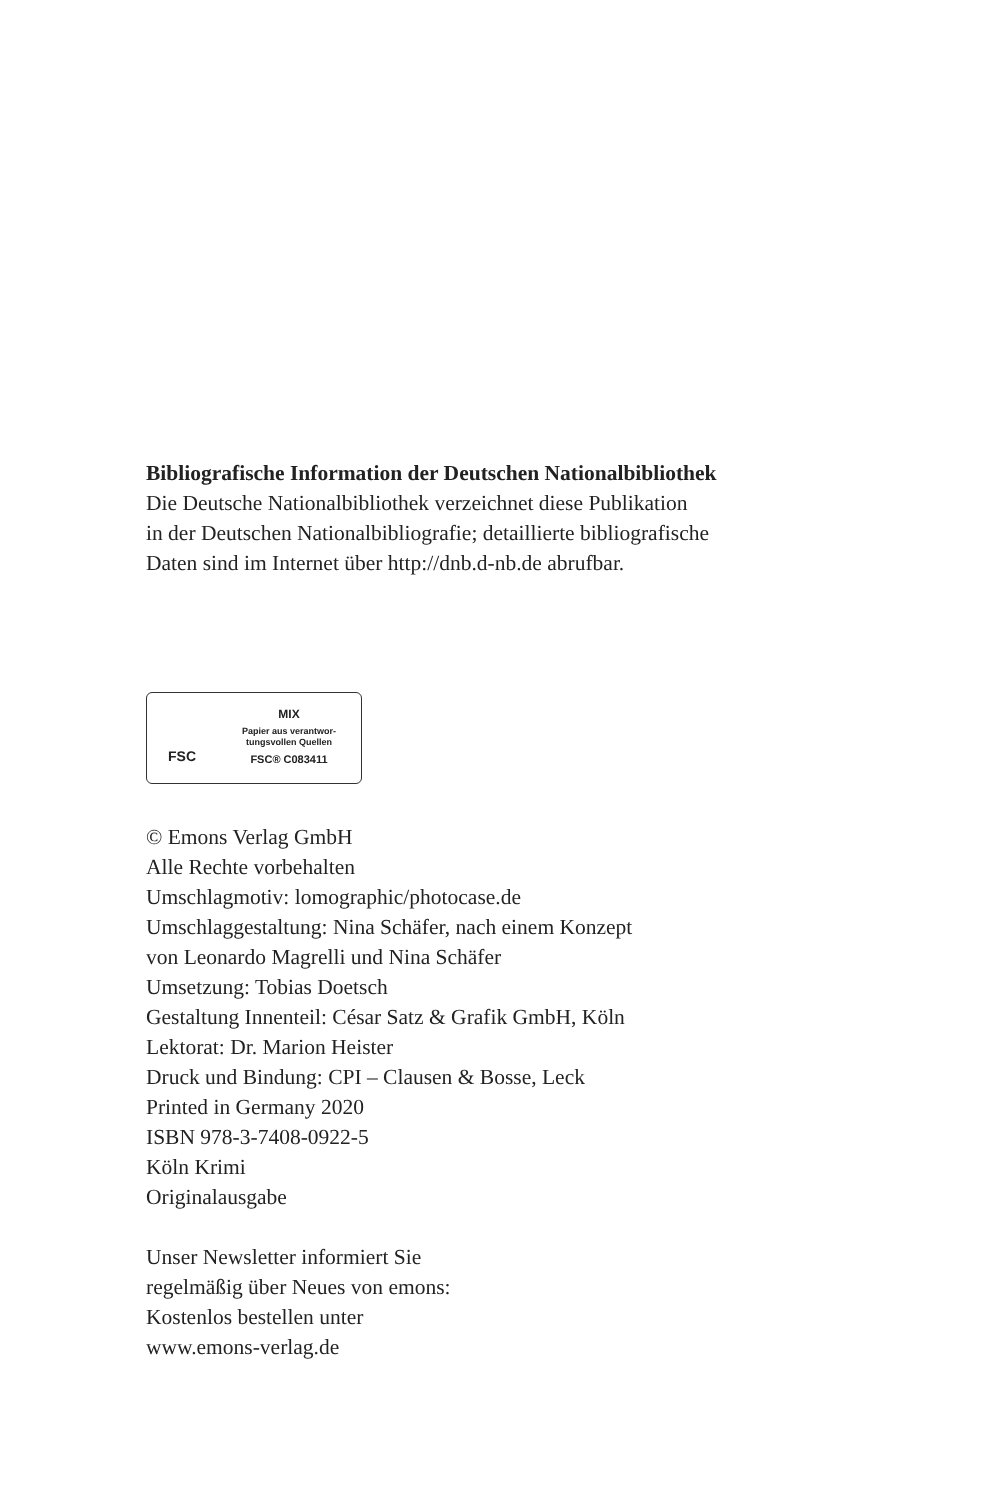Bibliografische Information der Deutschen Nationalbibliothek
Die Deutsche Nationalbibliothek verzeichnet diese Publikation
in der Deutschen Nationalbibliografie; detaillierte bibliografische
Daten sind im Internet über http://dnb.d-nb.de abrufbar.
FSC
MIX
Papier aus verantwor-
tungsvollen Quellen
FSC® C083411
© Emons Verlag GmbH
Alle Rechte vorbehalten
Umschlagmotiv: lomographic/photocase.de
Umschlaggestaltung: Nina Schäfer, nach einem Konzept
von Leonardo Magrelli und Nina Schäfer
Umsetzung: Tobias Doetsch
Gestaltung Innenteil: César Satz & Grafik GmbH, Köln
Lektorat: Dr. Marion Heister
Druck und Bindung: CPI – Clausen & Bosse, Leck
Printed in Germany 2020
ISBN 978-3-7408-0922-5
Köln Krimi
Originalausgabe
Unser Newsletter informiert Sie
regelmäßig über Neues von emons:
Kostenlos bestellen unter
www.emons-verlag.de